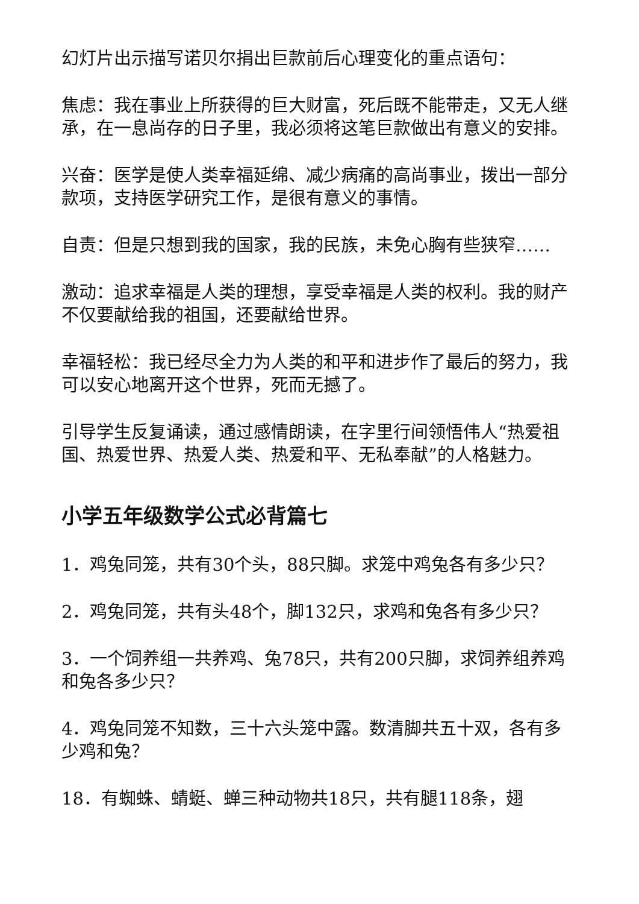幻灯片出示描写诺贝尔捐出巨款前后心理变化的重点语句：
焦虑：我在事业上所获得的巨大财富，死后既不能带走，又无人继承，在一息尚存的日子里，我必须将这笔巨款做出有意义的安排。
兴奋：医学是使人类幸福延绵、减少病痛的高尚事业，拨出一部分款项，支持医学研究工作，是很有意义的事情。
自责：但是只想到我的国家，我的民族，未免心胸有些狭窄……
激动：追求幸福是人类的理想，享受幸福是人类的权利。我的财产不仅要献给我的祖国，还要献给世界。
幸福轻松：我已经尽全力为人类的和平和进步作了最后的努力，我可以安心地离开这个世界，死而无撼了。
引导学生反复诵读，通过感情朗读，在字里行间领悟伟人“热爱祖国、热爱世界、热爱人类、热爱和平、无私奉献”的人格魅力。
小学五年级数学公式必背篇七
1．鸡兔同笼，共有30个头，88只脚。求笼中鸡兔各有多少只？
2．鸡兔同笼，共有头48个，脚132只，求鸡和兔各有多少只？
3．一个饲养组一共养鸡、兔78只，共有200只脚，求饲养组养鸡和兔各多少只？
4．鸡兔同笼不知数，三十六头笼中露。数清脚共五十双，各有多少鸡和兔？
18．有蜘蛛、蜻蜓、蝉三种动物共18只，共有腿118条，翅